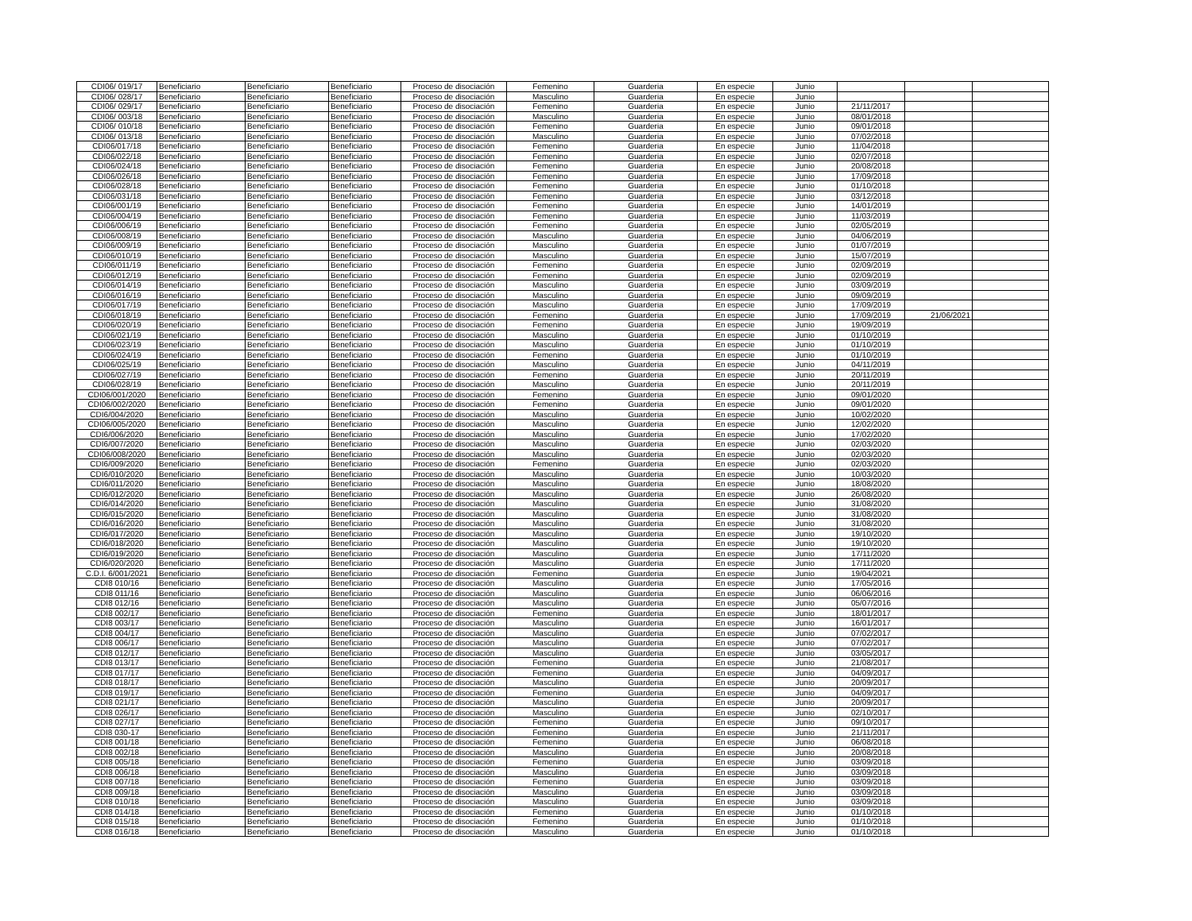| CDI06/ 019/17 | Beneficiario | Beneficiario | Beneficiario | Proceso de disociación | Femenino | Guarderia | En especie | Junio | | | |
| CDI06/ 028/17 | Beneficiario | Beneficiario | Beneficiario | Proceso de disociación | Masculino | Guarderia | En especie | Junio | | | |
| CDI06/ 029/17 | Beneficiario | Beneficiario | Beneficiario | Proceso de disociación | Femenino | Guarderia | En especie | Junio | 21/11/2017 | | |
| CDI06/ 003/18 | Beneficiario | Beneficiario | Beneficiario | Proceso de disociación | Masculino | Guarderia | En especie | Junio | 08/01/2018 | | |
| CDI06/ 010/18 | Beneficiario | Beneficiario | Beneficiario | Proceso de disociación | Femenino | Guarderia | En especie | Junio | 09/01/2018 | | |
| CDI06/ 013/18 | Beneficiario | Beneficiario | Beneficiario | Proceso de disociación | Masculino | Guarderia | En especie | Junio | 07/02/2018 | | |
| CDI06/017/18 | Beneficiario | Beneficiario | Beneficiario | Proceso de disociación | Femenino | Guarderia | En especie | Junio | 11/04/2018 | | |
| CDI06/022/18 | Beneficiario | Beneficiario | Beneficiario | Proceso de disociación | Femenino | Guarderia | En especie | Junio | 02/07/2018 | | |
| CDI06/024/18 | Beneficiario | Beneficiario | Beneficiario | Proceso de disociación | Femenino | Guarderia | En especie | Junio | 20/08/2018 | | |
| CDI06/026/18 | Beneficiario | Beneficiario | Beneficiario | Proceso de disociación | Femenino | Guarderia | En especie | Junio | 17/09/2018 | | |
| CDI06/028/18 | Beneficiario | Beneficiario | Beneficiario | Proceso de disociación | Femenino | Guarderia | En especie | Junio | 01/10/2018 | | |
| CDI06/031/18 | Beneficiario | Beneficiario | Beneficiario | Proceso de disociación | Femenino | Guarderia | En especie | Junio | 03/12/2018 | | |
| CDI06/001/19 | Beneficiario | Beneficiario | Beneficiario | Proceso de disociación | Femenino | Guarderia | En especie | Junio | 14/01/2019 | | |
| CDI06/004/19 | Beneficiario | Beneficiario | Beneficiario | Proceso de disociación | Femenino | Guarderia | En especie | Junio | 11/03/2019 | | |
| CDI06/006/19 | Beneficiario | Beneficiario | Beneficiario | Proceso de disociación | Femenino | Guarderia | En especie | Junio | 02/05/2019 | | |
| CDI06/008/19 | Beneficiario | Beneficiario | Beneficiario | Proceso de disociación | Masculino | Guarderia | En especie | Junio | 04/06/2019 | | |
| CDI06/009/19 | Beneficiario | Beneficiario | Beneficiario | Proceso de disociación | Masculino | Guarderia | En especie | Junio | 01/07/2019 | | |
| CDI06/010/19 | Beneficiario | Beneficiario | Beneficiario | Proceso de disociación | Masculino | Guarderia | En especie | Junio | 15/07/2019 | | |
| CDI06/011/19 | Beneficiario | Beneficiario | Beneficiario | Proceso de disociación | Femenino | Guarderia | En especie | Junio | 02/09/2019 | | |
| CDI06/012/19 | Beneficiario | Beneficiario | Beneficiario | Proceso de disociación | Femenino | Guarderia | En especie | Junio | 02/09/2019 | | |
| CDI06/014/19 | Beneficiario | Beneficiario | Beneficiario | Proceso de disociación | Masculino | Guarderia | En especie | Junio | 03/09/2019 | | |
| CDI06/016/19 | Beneficiario | Beneficiario | Beneficiario | Proceso de disociación | Masculino | Guarderia | En especie | Junio | 09/09/2019 | | |
| CDI06/017/19 | Beneficiario | Beneficiario | Beneficiario | Proceso de disociación | Masculino | Guarderia | En especie | Junio | 17/09/2019 | | |
| CDI06/018/19 | Beneficiario | Beneficiario | Beneficiario | Proceso de disociación | Femenino | Guarderia | En especie | Junio | 17/09/2019 | 21/06/2021 | |
| CDI06/020/19 | Beneficiario | Beneficiario | Beneficiario | Proceso de disociación | Femenino | Guarderia | En especie | Junio | 19/09/2019 | | |
| CDI06/021/19 | Beneficiario | Beneficiario | Beneficiario | Proceso de disociación | Masculino | Guarderia | En especie | Junio | 01/10/2019 | | |
| CDI06/023/19 | Beneficiario | Beneficiario | Beneficiario | Proceso de disociación | Masculino | Guarderia | En especie | Junio | 01/10/2019 | | |
| CDI06/024/19 | Beneficiario | Beneficiario | Beneficiario | Proceso de disociación | Femenino | Guarderia | En especie | Junio | 01/10/2019 | | |
| CDI06/025/19 | Beneficiario | Beneficiario | Beneficiario | Proceso de disociación | Masculino | Guarderia | En especie | Junio | 04/11/2019 | | |
| CDI06/027/19 | Beneficiario | Beneficiario | Beneficiario | Proceso de disociación | Femenino | Guarderia | En especie | Junio | 20/11/2019 | | |
| CDI06/028/19 | Beneficiario | Beneficiario | Beneficiario | Proceso de disociación | Masculino | Guarderia | En especie | Junio | 20/11/2019 | | |
| CDI06/001/2020 | Beneficiario | Beneficiario | Beneficiario | Proceso de disociación | Femenino | Guarderia | En especie | Junio | 09/01/2020 | | |
| CDI06/002/2020 | Beneficiario | Beneficiario | Beneficiario | Proceso de disociación | Femenino | Guarderia | En especie | Junio | 09/01/2020 | | |
| CDI6/004/2020 | Beneficiario | Beneficiario | Beneficiario | Proceso de disociación | Masculino | Guarderia | En especie | Junio | 10/02/2020 | | |
| CDI06/005/2020 | Beneficiario | Beneficiario | Beneficiario | Proceso de disociación | Masculino | Guarderia | En especie | Junio | 12/02/2020 | | |
| CDI6/006/2020 | Beneficiario | Beneficiario | Beneficiario | Proceso de disociación | Masculino | Guarderia | En especie | Junio | 17/02/2020 | | |
| CDI6/007/2020 | Beneficiario | Beneficiario | Beneficiario | Proceso de disociación | Masculino | Guarderia | En especie | Junio | 02/03/2020 | | |
| CDI06/008/2020 | Beneficiario | Beneficiario | Beneficiario | Proceso de disociación | Masculino | Guarderia | En especie | Junio | 02/03/2020 | | |
| CDI6/009/2020 | Beneficiario | Beneficiario | Beneficiario | Proceso de disociación | Femenino | Guarderia | En especie | Junio | 02/03/2020 | | |
| CDI6/010/2020 | Beneficiario | Beneficiario | Beneficiario | Proceso de disociación | Masculino | Guarderia | En especie | Junio | 10/03/2020 | | |
| CDI6/011/2020 | Beneficiario | Beneficiario | Beneficiario | Proceso de disociación | Masculino | Guarderia | En especie | Junio | 18/08/2020 | | |
| CDI6/012/2020 | Beneficiario | Beneficiario | Beneficiario | Proceso de disociación | Masculino | Guarderia | En especie | Junio | 26/08/2020 | | |
| CDI6/014/2020 | Beneficiario | Beneficiario | Beneficiario | Proceso de disociación | Masculino | Guarderia | En especie | Junio | 31/08/2020 | | |
| CDI6/015/2020 | Beneficiario | Beneficiario | Beneficiario | Proceso de disociación | Masculino | Guarderia | En especie | Junio | 31/08/2020 | | |
| CDI6/016/2020 | Beneficiario | Beneficiario | Beneficiario | Proceso de disociación | Masculino | Guarderia | En especie | Junio | 31/08/2020 | | |
| CDI6/017/2020 | Beneficiario | Beneficiario | Beneficiario | Proceso de disociación | Masculino | Guarderia | En especie | Junio | 19/10/2020 | | |
| CDI6/018/2020 | Beneficiario | Beneficiario | Beneficiario | Proceso de disociación | Masculino | Guarderia | En especie | Junio | 19/10/2020 | | |
| CDI6/019/2020 | Beneficiario | Beneficiario | Beneficiario | Proceso de disociación | Masculino | Guarderia | En especie | Junio | 17/11/2020 | | |
| CDI6/020/2020 | Beneficiario | Beneficiario | Beneficiario | Proceso de disociación | Masculino | Guarderia | En especie | Junio | 17/11/2020 | | |
| C.D.I. 6/001/2021 | Beneficiario | Beneficiario | Beneficiario | Proceso de disociación | Femenino | Guarderia | En especie | Junio | 19/04/2021 | | |
| CDI8 010/16 | Beneficiario | Beneficiario | Beneficiario | Proceso de disociación | Masculino | Guarderia | En especie | Junio | 17/05/2016 | | |
| CDI8 011/16 | Beneficiario | Beneficiario | Beneficiario | Proceso de disociación | Masculino | Guarderia | En especie | Junio | 06/06/2016 | | |
| CDI8 012/16 | Beneficiario | Beneficiario | Beneficiario | Proceso de disociación | Masculino | Guarderia | En especie | Junio | 05/07/2016 | | |
| CDI8 002/17 | Beneficiario | Beneficiario | Beneficiario | Proceso de disociación | Femenino | Guarderia | En especie | Junio | 18/01/2017 | | |
| CDI8 003/17 | Beneficiario | Beneficiario | Beneficiario | Proceso de disociación | Masculino | Guarderia | En especie | Junio | 16/01/2017 | | |
| CDI8 004/17 | Beneficiario | Beneficiario | Beneficiario | Proceso de disociación | Masculino | Guarderia | En especie | Junio | 07/02/2017 | | |
| CDI8 006/17 | Beneficiario | Beneficiario | Beneficiario | Proceso de disociación | Masculino | Guarderia | En especie | Junio | 07/02/2017 | | |
| CDI8 012/17 | Beneficiario | Beneficiario | Beneficiario | Proceso de disociación | Masculino | Guarderia | En especie | Junio | 03/05/2017 | | |
| CDI8 013/17 | Beneficiario | Beneficiario | Beneficiario | Proceso de disociación | Femenino | Guarderia | En especie | Junio | 21/08/2017 | | |
| CDI8 017/17 | Beneficiario | Beneficiario | Beneficiario | Proceso de disociación | Femenino | Guarderia | En especie | Junio | 04/09/2017 | | |
| CDI8 018/17 | Beneficiario | Beneficiario | Beneficiario | Proceso de disociación | Masculino | Guarderia | En especie | Junio | 20/09/2017 | | |
| CDI8 019/17 | Beneficiario | Beneficiario | Beneficiario | Proceso de disociación | Femenino | Guarderia | En especie | Junio | 04/09/2017 | | |
| CDI8 021/17 | Beneficiario | Beneficiario | Beneficiario | Proceso de disociación | Masculino | Guarderia | En especie | Junio | 20/09/2017 | | |
| CDI8 026/17 | Beneficiario | Beneficiario | Beneficiario | Proceso de disociación | Masculino | Guarderia | En especie | Junio | 02/10/2017 | | |
| CDI8 027/17 | Beneficiario | Beneficiario | Beneficiario | Proceso de disociación | Femenino | Guarderia | En especie | Junio | 09/10/2017 | | |
| CDI8 030-17 | Beneficiario | Beneficiario | Beneficiario | Proceso de disociación | Femenino | Guarderia | En especie | Junio | 21/11/2017 | | |
| CDI8 001/18 | Beneficiario | Beneficiario | Beneficiario | Proceso de disociación | Femenino | Guarderia | En especie | Junio | 06/08/2018 | | |
| CDI8 002/18 | Beneficiario | Beneficiario | Beneficiario | Proceso de disociación | Masculino | Guarderia | En especie | Junio | 20/08/2018 | | |
| CDI8 005/18 | Beneficiario | Beneficiario | Beneficiario | Proceso de disociación | Femenino | Guarderia | En especie | Junio | 03/09/2018 | | |
| CDI8 006/18 | Beneficiario | Beneficiario | Beneficiario | Proceso de disociación | Masculino | Guarderia | En especie | Junio | 03/09/2018 | | |
| CDI8 007/18 | Beneficiario | Beneficiario | Beneficiario | Proceso de disociación | Femenino | Guarderia | En especie | Junio | 03/09/2018 | | |
| CDI8 009/18 | Beneficiario | Beneficiario | Beneficiario | Proceso de disociación | Masculino | Guarderia | En especie | Junio | 03/09/2018 | | |
| CDI8 010/18 | Beneficiario | Beneficiario | Beneficiario | Proceso de disociación | Masculino | Guarderia | En especie | Junio | 03/09/2018 | | |
| CDI8 014/18 | Beneficiario | Beneficiario | Beneficiario | Proceso de disociación | Femenino | Guarderia | En especie | Junio | 01/10/2018 | | |
| CDI8 015/18 | Beneficiario | Beneficiario | Beneficiario | Proceso de disociación | Femenino | Guarderia | En especie | Junio | 01/10/2018 | | |
| CDI8 016/18 | Beneficiario | Beneficiario | Beneficiario | Proceso de disociación | Masculino | Guarderia | En especie | Junio | 01/10/2018 | | |